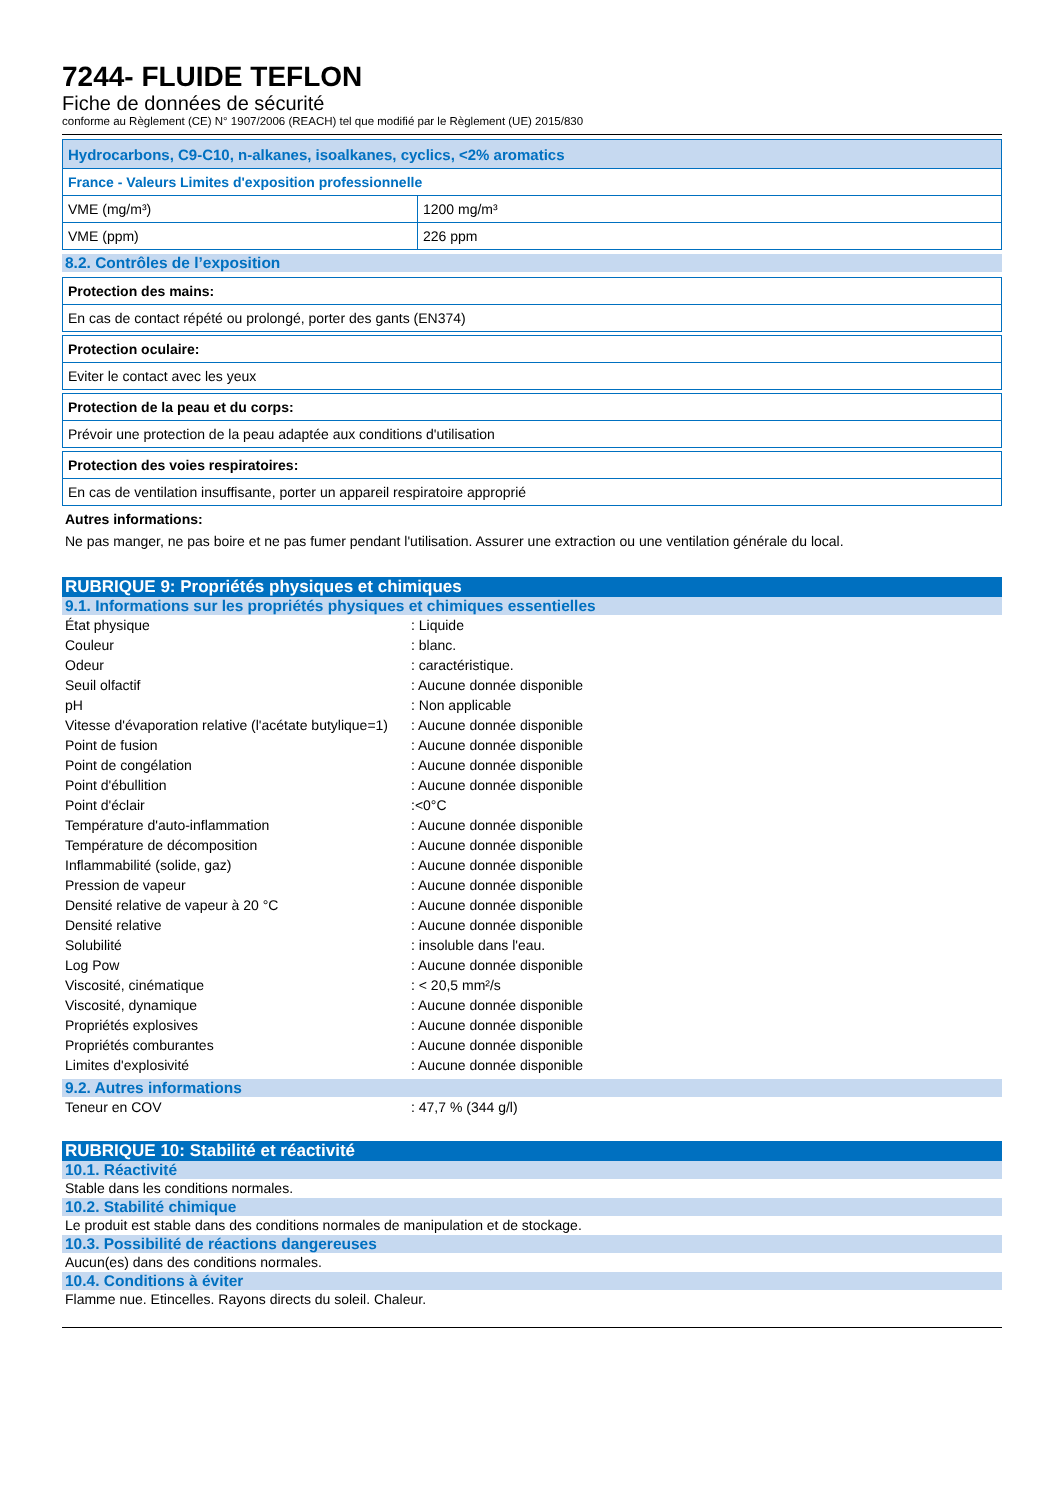7244- FLUIDE TEFLON
Fiche de données de sécurité
conforme au Règlement (CE) N° 1907/2006 (REACH) tel que modifié par le Règlement (UE) 2015/830
| Hydrocarbons, C9-C10, n-alkanes, isoalkanes, cyclics, <2% aromatics | |
| --- | --- |
| France - Valeurs Limites d'exposition professionnelle | |
| VME (mg/m³) | 1200 mg/m³ |
| VME (ppm) | 226 ppm |
8.2. Contrôles de l’exposition
| Protection des mains: |
| --- |
| En cas de contact répété ou prolongé, porter des gants (EN374) |
| Protection oculaire: |
| --- |
| Eviter le contact avec les yeux |
| Protection de la peau et du corps: |
| --- |
| Prévoir une protection de la peau adaptée aux conditions d'utilisation |
| Protection des voies respiratoires: |
| --- |
| En cas de ventilation insuffisante, porter un appareil respiratoire approprié |
Autres informations:
Ne pas manger, ne pas boire et ne pas fumer pendant l'utilisation. Assurer une extraction ou une ventilation générale du local.
RUBRIQUE 9: Propriétés physiques et chimiques
9.1. Informations sur les propriétés physiques et chimiques essentielles
| État physique | : Liquide |
| Couleur | : blanc. |
| Odeur | : caractéristique. |
| Seuil olfactif | : Aucune donnée disponible |
| pH | : Non applicable |
| Vitesse d'évaporation relative (l'acétate butylique=1) | : Aucune donnée disponible |
| Point de fusion | : Aucune donnée disponible |
| Point de congélation | : Aucune donnée disponible |
| Point d'ébullition | : Aucune donnée disponible |
| Point d'éclair | :<0°C |
| Température d'auto-inflammation | : Aucune donnée disponible |
| Température de décomposition | : Aucune donnée disponible |
| Inflammabilité (solide, gaz) | : Aucune donnée disponible |
| Pression de vapeur | : Aucune donnée disponible |
| Densité relative de vapeur à 20 °C | : Aucune donnée disponible |
| Densité relative | : Aucune donnée disponible |
| Solubilité | : insoluble dans l'eau. |
| Log Pow | : Aucune donnée disponible |
| Viscosité, cinématique | : < 20,5 mm²/s |
| Viscosité, dynamique | : Aucune donnée disponible |
| Propriétés explosives | : Aucune donnée disponible |
| Propriétés comburantes | : Aucune donnée disponible |
| Limites d'explosivité | : Aucune donnée disponible |
9.2. Autres informations
| Teneur en COV | : 47,7 % (344 g/l) |
RUBRIQUE 10: Stabilité et réactivité
10.1. Réactivité
Stable dans les conditions normales.
10.2. Stabilité chimique
Le produit est stable dans des conditions normales de manipulation et de stockage.
10.3. Possibilité de réactions dangereuses
Aucun(es) dans des conditions normales.
10.4. Conditions à éviter
Flamme nue. Etincelles. Rayons directs du soleil. Chaleur.